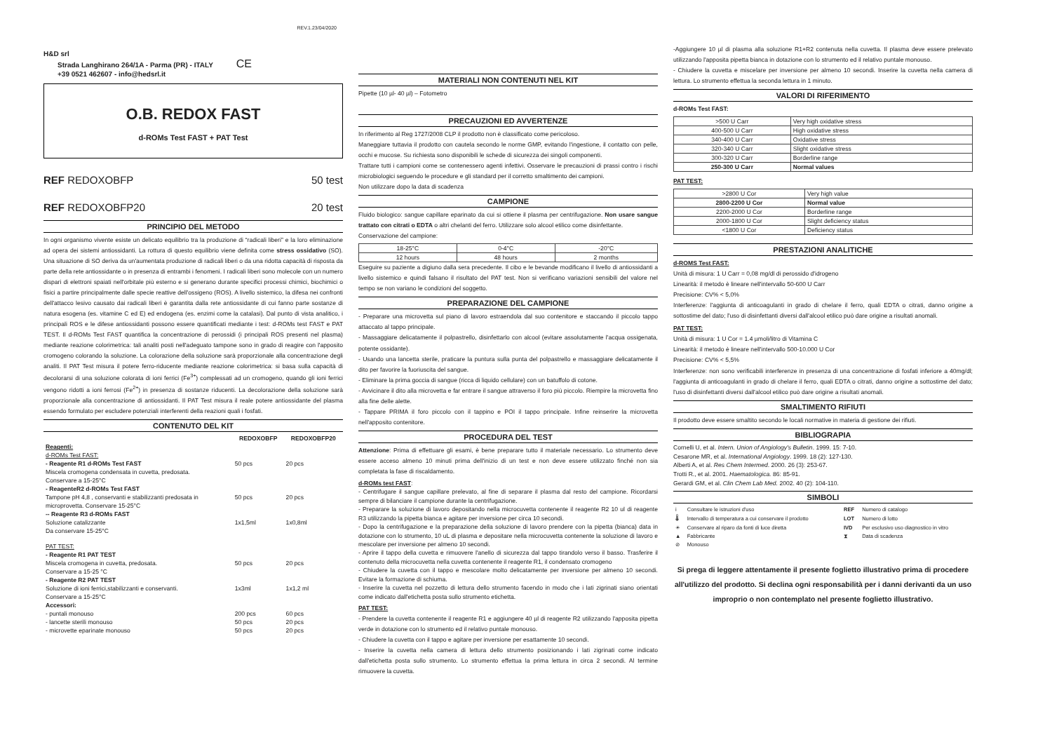REV.1.23/04/2020
H&D srl
Strada Langhirano 264/1A - Parma (PR) - ITALY CE
+39 0521 462607 - info@hedsrl.it
O.B. REDOX FAST
d-ROMs Test FAST + PAT Test
REF REDOXOBFP 50 test
REF REDOXOBFP20 20 test
PRINCIPIO DEL METODO
In ogni organismo vivente esiste un delicato equilibrio tra la produzione di “radicali liberi” e la loro eliminazione ad opera dei sistemi antiossidanti. La rottura di questo equilibrio viene definita come stress ossidativo (SO). Una situazione di SO deriva da un'aumentata produzione di radicali liberi o da una ridotta capacità di risposta da parte della rete antiossidante o in presenza di entrambi i fenomeni. I radicali liberi sono molecole con un numero dispari di elettroni spaiati nell'orbitale più esterno e si generano durante specifici processi chimici, biochimici o fisici a partire principalmente dalle specie reattive dell'ossigeno (ROS). A livello sistemico, la difesa nei confronti dell'attacco lesivo causato dai radicali liberi è garantita dalla rete antiossidante di cui fanno parte sostanze di natura esogena (es. vitamine C ed E) ed endogena (es. enzimi come la catalasi). Dal punto di vista analitico, i principali ROS e le difese antiossidanti possono essere quantificati mediante i test: d-ROMs test FAST e PAT TEST. Il d-ROMs Test FAST quantifica la concentrazione di perossidi (i principali ROS presenti nel plasma) mediante reazione colorimetrica: tali analiti posti nell'adeguato tampone sono in grado di reagire con l'apposito cromogeno colorando la soluzione. La colorazione della soluzione sarà proporzionale alla concentrazione degli analiti. Il PAT Test misura il potere ferro-riducente mediante reazione colorimetrica: si basa sulla capacità di decolorarsi di una soluzione colorata di ioni ferrici (Fe<sup>3+</sup>) complessati ad un cromogeno, quando gli ioni ferrici vengono ridotti a ioni ferrosi (Fe<sup>2+</sup>) in presenza di sostanze riducenti. La decolorazione della soluzione sarà proporzionale alla concentrazione di antiossidanti. Il PAT Test misura il reale potere antiossidante del plasma essendo formulato per escludere potenziali interferenti della reazioni quali i fosfati.
CONTENUTO DEL KIT
| | REDOXOBFP | REDOXOBFP20 |
| Reagenti: | | |
| d-ROMs Test FAST: | | |
| - Reagente R1 d-ROMs Test FAST | 50 pcs | 20 pcs |
| Miscela cromogena condensata in cuvetta, predosata. | | |
| Conservare a 15-25°C | | |
| - ReagenteR2 d-ROMs Test FAST | | |
| Tampone pH 4,8 , conservanti e stabilizzanti predosata in | 50 pcs | 20 pcs |
| microprovetta. Conservare 15-25°C | | |
| -- Reagente R3 d-ROMs FAST | | |
| Soluzione catalizzante | 1x1,5ml | 1x0,8ml |
| Da conservare 15-25°C | | |
| PAT TEST: | | |
| - Reagente R1 PAT TEST | | |
| Miscela cromogena in cuvetta, predosata. | 50 pcs | 20 pcs |
| Conservare a 15-25 °C | | |
| - Reagente R2 PAT TEST | | |
| Soluzione di ioni ferrici,stabilizzanti e conservanti. | 1x3ml | 1x1,2 ml |
| Conservare a 15-25°C | | |
| Accessori: | | |
| - puntali monouso | 200 pcs | 60 pcs |
| - lancette sterili monouso | 50 pcs | 20 pcs |
| - microvette eparinate monouso | 50 pcs | 20 pcs |
MATERIALI NON CONTENUTI NEL KIT
Pipette (10 µl- 40 µl) – Fotometro
PRECAUZIONI ED AVVERTENZE
In riferimento al Reg 1727/2008 CLP il prodotto non è classificato come pericoloso.
Maneggiare tuttavia il prodotto con cautela secondo le norme GMP, evitando l'ingestione, il contatto con pelle, occhi e mucose. Su richiesta sono disponibili le schede di sicurezza dei singoli componenti.
Trattare tutti i campioni come se contenessero agenti infettivi. Osservare le precauzioni di prassi contro i rischi microbiologici seguendo le procedure e gli standard per il corretto smaltimento dei campioni.
Non utilizzare dopo la data di scadenza
CAMPIONE
Fluido biologico: sangue capillare eparinato da cui si ottiene il plasma per centrifugazione. Non usare sangue trattato con citrati o EDTA o altri chelanti del ferro. Utilizzare solo alcool etilico come disinfettante.
Conservazione del campione:
| 18-25°C | 0-4°C | -20°C |
| 12 hours | 48 hours | 2 months |
Eseguire su paziente a digiuno dalla sera precedente. Il cibo e le bevande modificano il livello di antiossidanti a livello sistemico e quindi falsano il risultato del PAT test. Non si verificano variazioni sensibili del valore nel tempo se non variano le condizioni del soggetto.
PREPARAZIONE DEL CAMPIONE
- Preparare una microvetta sul piano di lavoro estraendola dal suo contenitore e staccando il piccolo tappo attaccato al tappo principale.
- Massaggiare delicatamente il polpastrello, disinfettarlo con alcool (evitare assolutamente l'acqua ossigenata, potente ossidante).
- Usando una lancetta sterile, praticare la puntura sulla punta del polpastrello e massaggiare delicatamente il dito per favorire la fuoriuscita del sangue.
- Eliminare la prima goccia di sangue (ricca di liquido cellulare) con un batuffolo di cotone.
- Avvicinare il dito alla microvetta e far entrare il sangue attraverso il foro più piccolo. Riempire la microvetta fino alla fine delle alette.
- Tappare PRIMA il foro piccolo con il tappino e POI il tappo principale. Infine reinserire la microvetta nell'apposito contenitore.
PROCEDURA DEL TEST
Attenzione: Prima di effettuare gli esami, è bene preparare tutto il materiale necessario. Lo strumento deve essere acceso almeno 10 minuti prima dell'inizio di un test e non deve essere utilizzato finché non sia completata la fase di riscaldamento.
d-ROMs test FAST:
- Centrifugare il sangue capillare prelevato, al fine di separare il plasma dal resto del campione. Ricordarsi sempre di bilanciare il campione durante la centrifugazione.
- Preparare la soluzione di lavoro depositando nella microcuvetta contenente il reagente R2 10 ul di reagente R3 utilizzando la pipetta bianca e agitare per inversione per circa 10 secondi.
- Dopo la centrifugazione e la preparazione della soluzione di lavoro prendere con la pipetta (bianca) data in dotazione con lo strumento, 10 uL di plasma e depositare nella microcuvetta contenente la soluzione di lavoro e mescolare per inversione per almeno 10 secondi.
- Aprire il tappo della cuvetta e rimuovere l'anello di sicurezza dal tappo tirandolo verso il basso. Trasferire il contenuto della microcuvetta nella cuvetta contenente il reagente R1, il condensato cromogeno
- Chiudere la cuvetta con il tappo e mescolare molto delicatamente per inversione per almeno 10 secondi. Evitare la formazione di schiuma.
- Inserire la cuvetta nel pozzetto di lettura dello strumento facendo in modo che i lati zigrinati siano orientati come indicato dall'etichetta posta sullo strumento etichetta.
PAT TEST:
- Prendere la cuvetta contenente il reagente R1 e aggiungere 40 µl di reagente R2 utilizzando l'apposita pipetta verde in dotazione con lo strumento ed il relativo puntale monouso.
- Chiudere la cuvetta con il tappo e agitare per inversione per esattamente 10 secondi.
- Inserire la cuvetta nella camera di lettura dello strumento posizionando i lati zigrinati come indicato dall'etichetta posta sullo strumento. Lo strumento effettua la prima lettura in circa 2 secondi. Al termine rimuovere la cuvetta.
-Aggiungere 10 µl di plasma alla soluzione R1+R2 contenuta nella cuvetta. Il plasma deve essere prelevato utilizzando l'apposita pipetta bianca in dotazione con lo strumento ed il relativo puntale monouso.
- Chiudere la cuvetta e miscelare per inversione per almeno 10 secondi. Inserire la cuvetta nella camera di lettura. Lo strumento effettua la seconda lettura in 1 minuto.
VALORI DI RIFERIMENTO
d-ROMs Test FAST:
| >500 U Carr | Very high oxidative stress |
| 400-500 U Carr | High oxidative stress |
| 340-400 U Carr | Oxidative stress |
| 320-340 U Carr | Slight oxidative stress |
| 300-320 U Carr | Borderline range |
| 250-300 U Carr | Normal values |
PAT TEST:
| >2800 U Cor | Very high value |
| 2800-2200 U Cor | Normal value |
| 2200-2000 U Cor | Borderline range |
| 2000-1800 U Cor | Slight deficiency status |
| <1800 U Cor | Deficiency status |
PRESTAZIONI ANALITICHE
d-ROMS Test FAST:
Unità di misura: 1 U Carr = 0,08 mg/dl di perossido d'idrogeno
Linearità: il metodo è lineare nell'intervallo 50-600 U Carr
Precisione: CV% < 5,0%
Interferenze: l'aggiunta di anticoagulanti in grado di chelare il ferro, quali EDTA o citrati, danno origine a sottostime del dato; l'uso di disinfettanti diversi dall'alcool etilico può dare origine a risultati anomali.
PAT TEST:
Unità di misura: 1 U Cor = 1.4 µmoli/litro di Vitamina C
Linearità: il metodo è lineare nell'intervallo 500-10.000 U Cor
Precisione: CV% < 5,5%
Interferenze: non sono verificabili interferenze in presenza di una concentrazione di fosfati inferiore a 40mg/dl; l'aggiunta di anticoagulanti in grado di chelare il ferro, quali EDTA o citrati, danno origine a sottostime del dato; l'uso di disinfettanti diversi dall'alcool etilico può dare origine a risultati anomali.
SMALTIMENTO RIFIUTI
Il prodotto deve essere smaltito secondo le locali normative in materia di gestione dei rifiuti.
BIBLIOGRAPIA
Cornelli U, et al. Intern. Union of Angiology's Bulletin. 1999. 15: 7-10.
Cesarone MR, et al. International Angiology. 1999. 18 (2): 127-130.
Alberti A, et al. Res Chem Intermed. 2000. 26 (3): 253-67.
Trotti R., et al. 2001. Haematologica. 86: 85-91.
Gerardi GM, et al. Clin Chem Lab Med. 2002. 40 (2): 104-110.
SIMBOLI
| i | Consultare le istruzioni d'uso | REF | Numero di catalogo |
| 🌡 | Intervallo di temperatura a cui conservare il prodotto | LOT | Numero di lotto |
| ☀ | Conservare al riparo da fonti di luce diretta | IVD | Per esclusivo uso diagnostico in vitro |
| ▲ | Fabbricante | ⧗ | Data di scadenza |
| ⊘ | Monouso | | |
Si prega di leggere attentamente il presente foglietto illustrativo prima di procedere all'utilizzo del prodotto. Si declina ogni responsabilità per i danni derivanti da un uso improprio o non contemplato nel presente foglietto illustrativo.